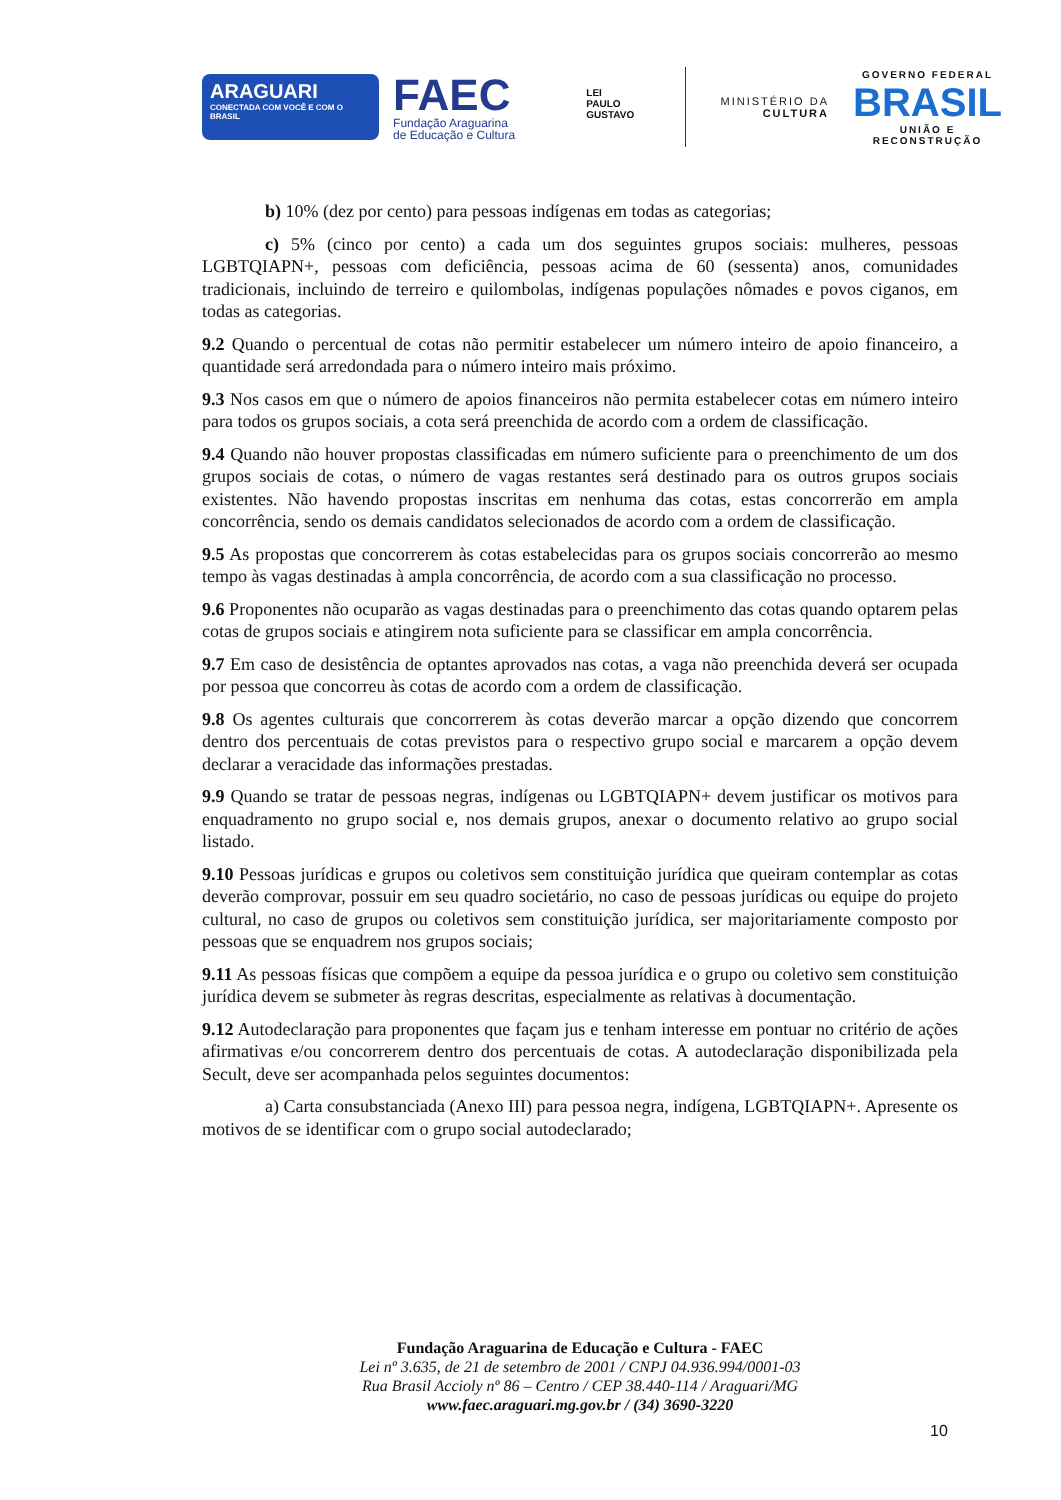ARAGUARI
CONECTADA COM VOCÊ E COM O BRASIL
FAEC
Fundação Araguarina de Educação e Cultura
LEI
PAULO
GUSTAVO
MINISTÉRIO DA
CULTURA
GOVERNO FEDERAL
BRASIL
UNIÃO E RECONSTRUÇÃO
b) 10% (dez por cento) para pessoas indígenas em todas as categorias;
c) 5% (cinco por cento) a cada um dos seguintes grupos sociais: mulheres, pessoas LGBTQIAPN+, pessoas com deficiência, pessoas acima de 60 (sessenta) anos, comunidades tradicionais, incluindo de terreiro e quilombolas, indígenas populações nômades e povos ciganos, em todas as categorias.
9.2 Quando o percentual de cotas não permitir estabelecer um número inteiro de apoio financeiro, a quantidade será arredondada para o número inteiro mais próximo.
9.3 Nos casos em que o número de apoios financeiros não permita estabelecer cotas em número inteiro para todos os grupos sociais, a cota será preenchida de acordo com a ordem de classificação.
9.4 Quando não houver propostas classificadas em número suficiente para o preenchimento de um dos grupos sociais de cotas, o número de vagas restantes será destinado para os outros grupos sociais existentes. Não havendo propostas inscritas em nenhuma das cotas, estas concorrerão em ampla concorrência, sendo os demais candidatos selecionados de acordo com a ordem de classificação.
9.5 As propostas que concorrerem às cotas estabelecidas para os grupos sociais concorrerão ao mesmo tempo às vagas destinadas à ampla concorrência, de acordo com a sua classificação no processo.
9.6 Proponentes não ocuparão as vagas destinadas para o preenchimento das cotas quando optarem pelas cotas de grupos sociais e atingirem nota suficiente para se classificar em ampla concorrência.
9.7 Em caso de desistência de optantes aprovados nas cotas, a vaga não preenchida deverá ser ocupada por pessoa que concorreu às cotas de acordo com a ordem de classificação.
9.8 Os agentes culturais que concorrerem às cotas deverão marcar a opção dizendo que concorrem dentro dos percentuais de cotas previstos para o respectivo grupo social e marcarem a opção devem declarar a veracidade das informações prestadas.
9.9 Quando se tratar de pessoas negras, indígenas ou LGBTQIAPN+ devem justificar os motivos para enquadramento no grupo social e, nos demais grupos, anexar o documento relativo ao grupo social listado.
9.10 Pessoas jurídicas e grupos ou coletivos sem constituição jurídica que queiram contemplar as cotas deverão comprovar, possuir em seu quadro societário, no caso de pessoas jurídicas ou equipe do projeto cultural, no caso de grupos ou coletivos sem constituição jurídica, ser majoritariamente composto por pessoas que se enquadrem nos grupos sociais;
9.11 As pessoas físicas que compõem a equipe da pessoa jurídica e o grupo ou coletivo sem constituição jurídica devem se submeter às regras descritas, especialmente as relativas à documentação.
9.12 Autodeclaração para proponentes que façam jus e tenham interesse em pontuar no critério de ações afirmativas e/ou concorrerem dentro dos percentuais de cotas. A autodeclaração disponibilizada pela Secult, deve ser acompanhada pelos seguintes documentos:
a) Carta consubstanciada (Anexo III) para pessoa negra, indígena, LGBTQIAPN+. Apresente os motivos de se identificar com o grupo social autodeclarado;
Fundação Araguarina de Educação e Cultura - FAEC
Lei nº 3.635, de 21 de setembro de 2001 / CNPJ 04.936.994/0001-03
Rua Brasil Accioly nº 86 – Centro / CEP 38.440-114 / Araguari/MG
www.faec.araguari.mg.gov.br / (34) 3690-3220
10